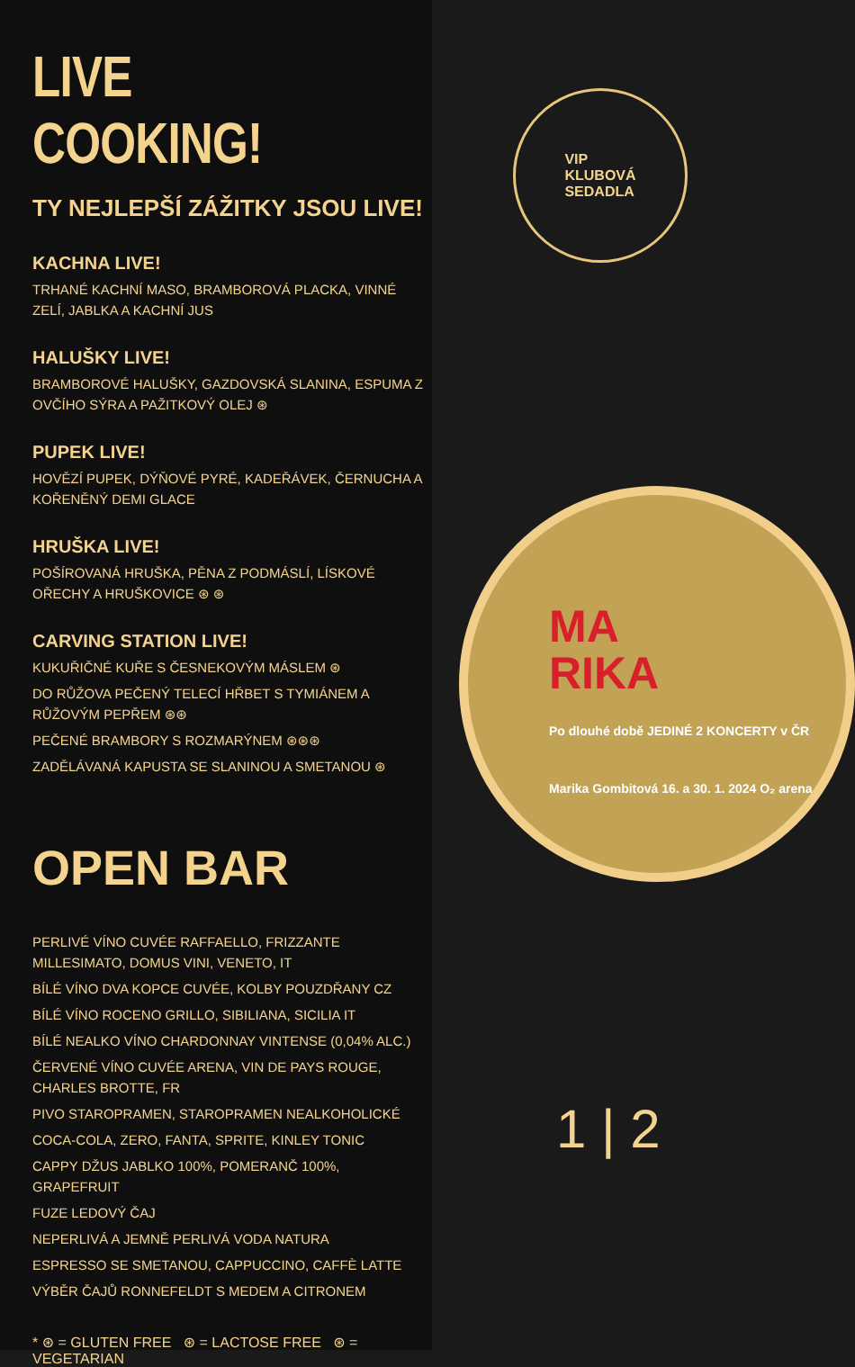LIVE COOKING!
TY NEJLEPŠÍ ZÁŽITKY JSOU LIVE!
KACHNA LIVE!
TRHANÉ KACHNÍ MASO, BRAMBOROVÁ PLACKA, VINNÉ ZELÍ, JABLKA A KACHNÍ JUS
HALUŠKY LIVE!
BRAMBOROVÉ HALUŠKY, GAZDOVSKÁ SLANINA, ESPUMA Z OVČÍHO SÝRA A PAŽITKOVÝ OLEJ ⊛
PUPEK LIVE!
HOVĚZÍ PUPEK, DÝŇOVÉ PYRÉ, KADEŘÁVEK, ČERNUCHA A KOŘENĚNÝ DEMI GLACE
HRUŠKA LIVE!
POŠÍROVANÁ HRUŠKA, PĚNA Z PODMÁSLÍ, LÍSKOVÉ OŘECHY A HRUŠKOVICE ⊛ ⊛
CARVING STATION LIVE!
KUKUŘIČNÉ KUŘE S ČESNEKOVÝM MÁSLEM ⊛
DO RŮŽOVA PEČENÝ TELECÍ HŘBET S TYMIÁNEM A RŮŽOVÝM PEPŘEM ⊛⊛
PEČENÉ BRAMBORY S ROZMARÝNEM ⊛⊛⊛
ZADĚLÁVANÁ KAPUSTA SE SLANINOU A SMETANOU ⊛
OPEN BAR
PERLIVÉ VÍNO CUVÉE RAFFAELLO, FRIZZANTE MILLESIMATO, DOMUS VINI, VENETO, IT
BÍLÉ VÍNO DVA KOPCE CUVÉE, KOLBY POUZDŘANY CZ
BÍLÉ VÍNO ROCENO GRILLO, SIBILIANA, SICILIA IT
BÍLÉ NEALKO VÍNO CHARDONNAY VINTENSE (0,04% ALC.)
ČERVENÉ VÍNO CUVÉE ARENA, VIN DE PAYS ROUGE, CHARLES BROTTE, FR
PIVO STAROPRAMEN, STAROPRAMEN NEALKOHOLICKÉ
COCA-COLA, ZERO, FANTA, SPRITE, KINLEY TONIC
CAPPY DŽUS JABLKO 100%, POMERANČ 100%, GRAPEFRUIT
FUZE LEDOVÝ ČAJ
NEPERLIVÁ A JEMNĚ PERLIVÁ VODA NATURA
ESPRESSO SE SMETANOU, CAPPUCCINO, CAFFÈ LATTE
VÝBĚR ČAJŮ RONNEFELDT S MEDEM A CITRONEM
* ⊛ = GLUTEN FREE ⊛ = LACTOSE FREE ⊛ = VEGETARIAN
VIP
KLUBOVÁ
SEDADLA
MA
RIKA
Po dlouhé době JEDINÉ 2 KONCERTY v ČR
Marika Gombitová 16. a 30. 1. 2024 O₂ arena
1 | 2